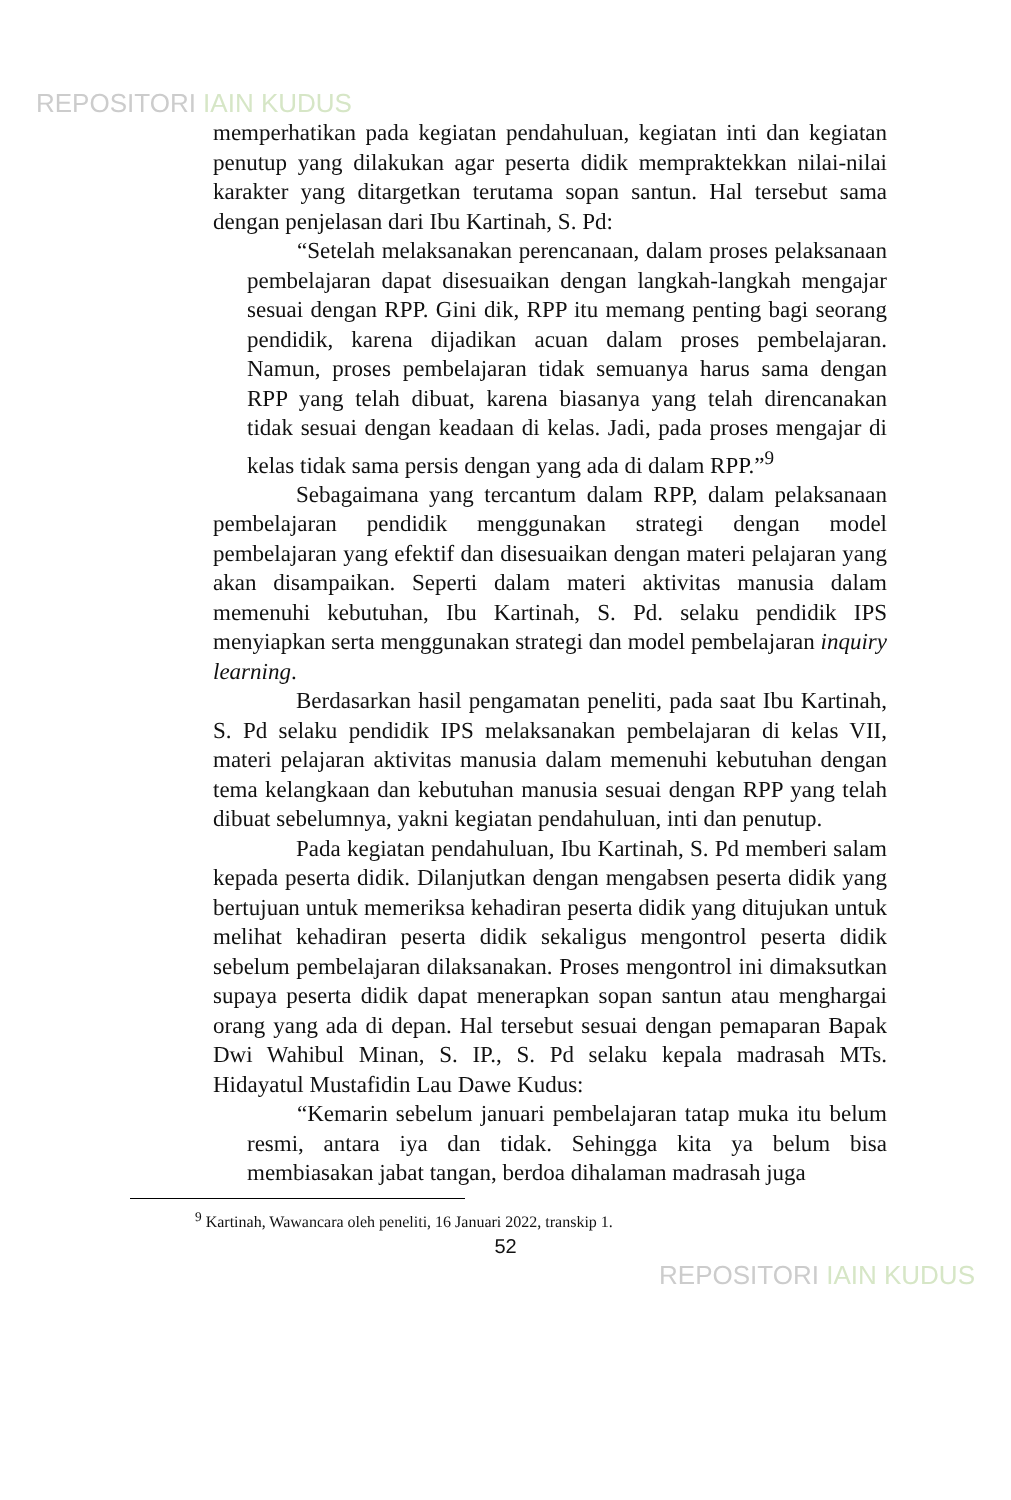REPOSITORI IAIN KUDUS
memperhatikan pada kegiatan pendahuluan, kegiatan inti dan kegiatan penutup yang dilakukan agar peserta didik mempraktekkan nilai-nilai karakter yang ditargetkan terutama sopan santun. Hal tersebut sama dengan penjelasan dari Ibu Kartinah, S. Pd:
“Setelah melaksanakan perencanaan, dalam proses pelaksanaan pembelajaran dapat disesuaikan dengan langkah-langkah mengajar sesuai dengan RPP. Gini dik, RPP itu memang penting bagi seorang pendidik, karena dijadikan acuan dalam proses pembelajaran. Namun, proses pembelajaran tidak semuanya harus sama dengan RPP yang telah dibuat, karena biasanya yang telah direncanakan tidak sesuai dengan keadaan di kelas. Jadi, pada proses mengajar di kelas tidak sama persis dengan yang ada di dalam RPP.”<sup>9</sup>
Sebagaimana yang tercantum dalam RPP, dalam pelaksanaan pembelajaran pendidik menggunakan strategi dengan model pembelajaran yang efektif dan disesuaikan dengan materi pelajaran yang akan disampaikan. Seperti dalam materi aktivitas manusia dalam memenuhi kebutuhan, Ibu Kartinah, S. Pd. selaku pendidik IPS menyiapkan serta menggunakan strategi dan model pembelajaran inquiry learning.
Berdasarkan hasil pengamatan peneliti, pada saat Ibu Kartinah, S. Pd selaku pendidik IPS melaksanakan pembelajaran di kelas VII, materi pelajaran aktivitas manusia dalam memenuhi kebutuhan dengan tema kelangkaan dan kebutuhan manusia sesuai dengan RPP yang telah dibuat sebelumnya, yakni kegiatan pendahuluan, inti dan penutup.
Pada kegiatan pendahuluan, Ibu Kartinah, S. Pd memberi salam kepada peserta didik. Dilanjutkan dengan mengabsen peserta didik yang bertujuan untuk memeriksa kehadiran peserta didik yang ditujukan untuk melihat kehadiran peserta didik sekaligus mengontrol peserta didik sebelum pembelajaran dilaksanakan. Proses mengontrol ini dimaksutkan supaya peserta didik dapat menerapkan sopan santun atau menghargai orang yang ada di depan. Hal tersebut sesuai dengan pemaparan Bapak Dwi Wahibul Minan, S. IP., S. Pd selaku kepala madrasah MTs. Hidayatul Mustafidin Lau Dawe Kudus:
“Kemarin sebelum januari pembelajaran tatap muka itu belum resmi, antara iya dan tidak. Sehingga kita ya belum bisa membiasakan jabat tangan, berdoa dihalaman madrasah juga
<sup>9</sup> Kartinah, Wawancara oleh peneliti, 16 Januari 2022, transkip 1.
52
REPOSITORI IAIN KUDUS